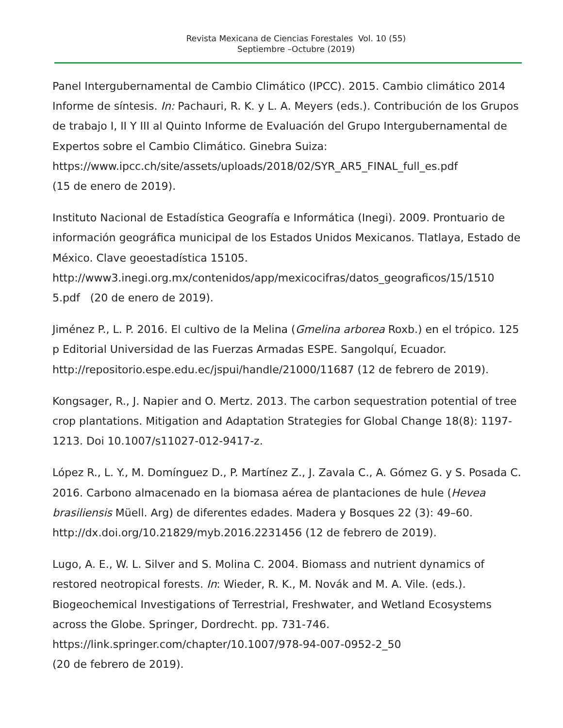Revista Mexicana de Ciencias Forestales Vol. 10 (55)
Septiembre –Octubre (2019)
Panel Intergubernamental de Cambio Climático (IPCC). 2015. Cambio climático 2014 Informe de síntesis. In: Pachauri, R. K. y L. A. Meyers (eds.). Contribución de los Grupos de trabajo I, II Y III al Quinto Informe de Evaluación del Grupo Intergubernamental de Expertos sobre el Cambio Climático. Ginebra Suiza:
https://www.ipcc.ch/site/assets/uploads/2018/02/SYR_AR5_FINAL_full_es.pdf
(15 de enero de 2019).
Instituto Nacional de Estadística Geografía e Informática (Inegi). 2009. Prontuario de información geográfica municipal de los Estados Unidos Mexicanos. Tlatlaya, Estado de México. Clave geoestadística 15105.
http://www3.inegi.org.mx/contenidos/app/mexicocifras/datos_geograficos/15/1510
5.pdf (20 de enero de 2019).
Jiménez P., L. P. 2016. El cultivo de la Melina (Gmelina arborea Roxb.) en el trópico. 125 p Editorial Universidad de las Fuerzas Armadas ESPE. Sangolquí, Ecuador. http://repositorio.espe.edu.ec/jspui/handle/21000/11687 (12 de febrero de 2019).
Kongsager, R., J. Napier and O. Mertz. 2013. The carbon sequestration potential of tree crop plantations. Mitigation and Adaptation Strategies for Global Change 18(8): 1197-1213. Doi 10.1007/s11027-012-9417-z.
López R., L. Y., M. Domínguez D., P. Martínez Z., J. Zavala C., A. Gómez G. y S. Posada C. 2016. Carbono almacenado en la biomasa aérea de plantaciones de hule (Hevea brasiliensis Müell. Arg) de diferentes edades. Madera y Bosques 22 (3): 49–60. http://dx.doi.org/10.21829/myb.2016.2231456 (12 de febrero de 2019).
Lugo, A. E., W. L. Silver and S. Molina C. 2004. Biomass and nutrient dynamics of restored neotropical forests. In: Wieder, R. K., M. Novák and M. A. Vile. (eds.). Biogeochemical Investigations of Terrestrial, Freshwater, and Wetland Ecosystems across the Globe. Springer, Dordrecht. pp. 731-746.
https://link.springer.com/chapter/10.1007/978-94-007-0952-2_50
(20 de febrero de 2019).